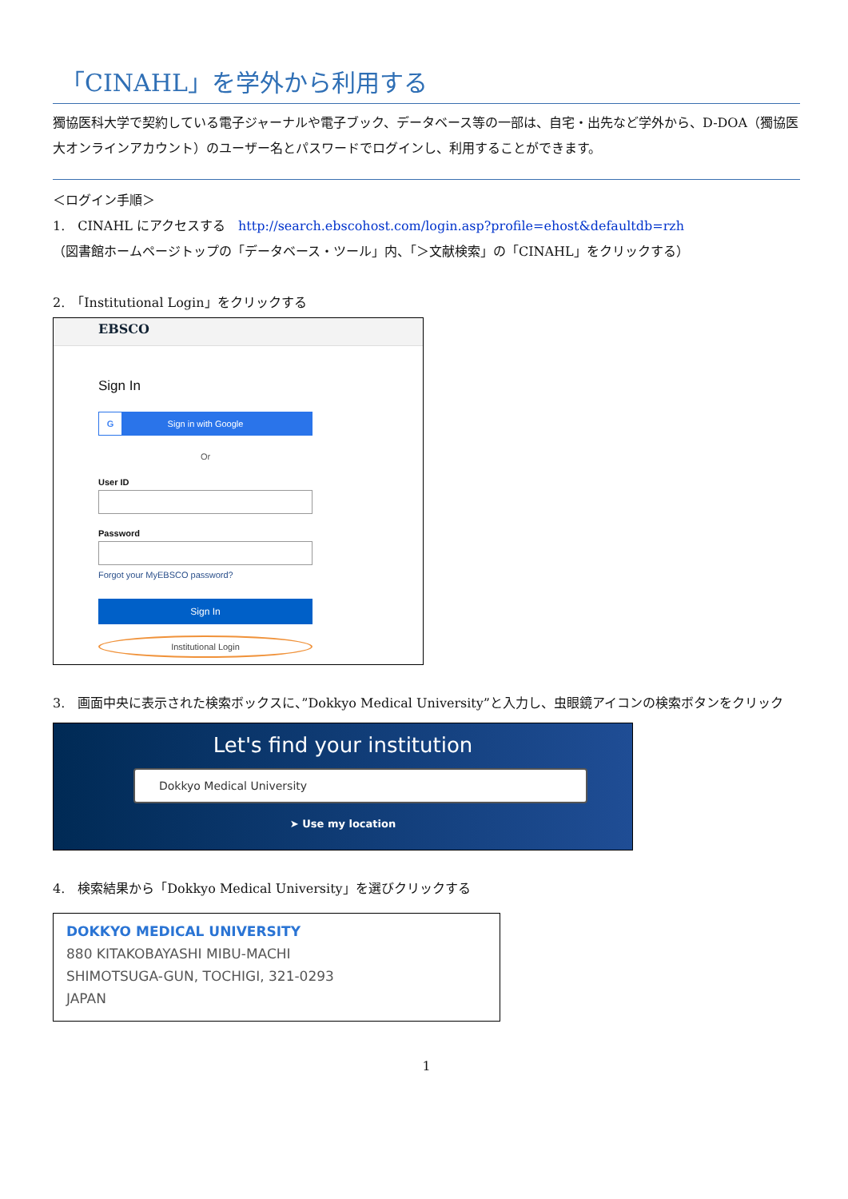「CINAHL」を学外から利用する
獨協医科大学で契約している電子ジャーナルや電子ブック、データベース等の一部は、自宅・出先など学外から、D-DOA（獨協医大オンラインアカウント）のユーザー名とパスワードでログインし、利用することができます。
＜ログイン手順＞
1.　CINAHL にアクセスする　http://search.ebscohost.com/login.asp?profile=ehost&defaultdb=rzh
（図書館ホームページトップの「データベース・ツール」内、「＞文献検索」の「CINAHL」をクリックする）
2.　「Institutional Login」をクリックする
EBSCO
Sign In
G Sign in with Google
Or
User ID
Password
Forgot your MyEBSCO password?
Sign In
Institutional Login
3.　画面中央に表示された検索ボックスに、”Dokkyo Medical University”と入力し、虫眼鏡アイコンの検索ボタンをクリック
Let's find your institution
Dokkyo Medical University
➤ Use my location
4.　検索結果から「Dokkyo Medical University」を選びクリックする
DOKKYO MEDICAL UNIVERSITY
880 KITAKOBAYASHI MIBU-MACHI
SHIMOTSUGA-GUN, TOCHIGI, 321-0293
JAPAN
1